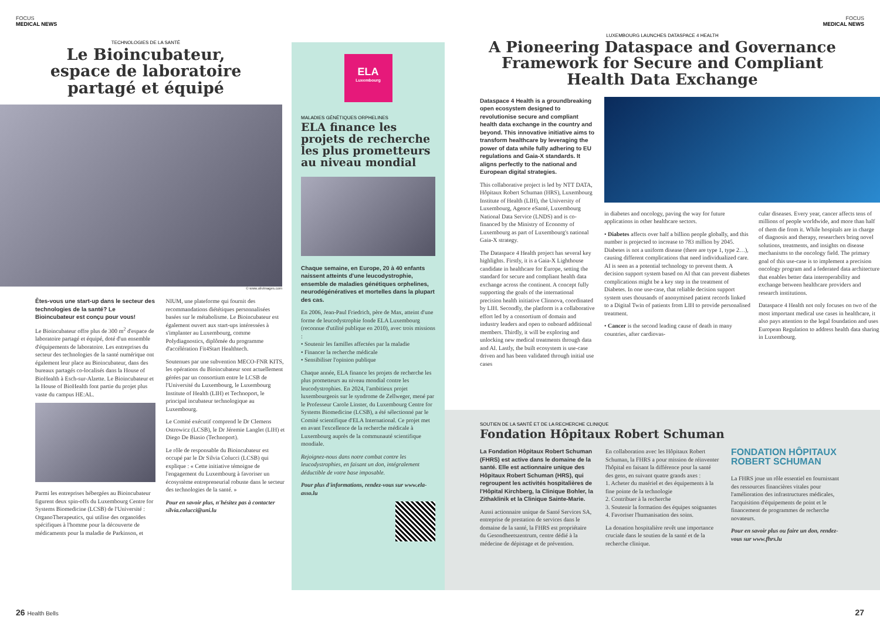FOCUS
MEDICAL NEWS
TECHNOLOGIES DE LA SANTÉ
Le Bioincubateur,
espace de laboratoire
partagé et équipé
© www.olivimages.com
Êtes-vous une start-up dans le secteur des technologies de la santé? Le Bioincubateur est conçu pour vous!
Le Bioincubateur offre plus de 300 m<sup>2</sup> d'espace de laboratoire partagé et équipé, doté d'un ensemble d'équipements de laboratoire. Les entreprises du secteur des technologies de la santé numérique ont également leur place au Bioincubateur, dans des bureaux partagés co-localisés dans la House of BioHealth à Esch-sur-Alzette. Le Bioincubateur et la House of BioHealth font partie du projet plus vaste du campus HE:AL.
Parmi les entreprises hébergées au Bioincubateur figurent deux spin-offs du Luxembourg Centre for Systems Biomedicine (LCSB) de l'Université : OrganoTherapeutics, qui utilise des organoïdes spécifiques à l'homme pour la découverte de médicaments pour la maladie de Parkinson, et
NIUM, une plateforme qui fournit des recommandations diététiques personnalisées basées sur le métabolisme. Le Bioincubateur est également ouvert aux start-ups intéressées à s'implanter au Luxembourg, comme Polydiagnostics, diplômée du programme d'accélération Fit4Start Healthtech.
Soutenues par une subvention MECO-FNR KITS, les opérations du Bioincubateur sont actuellement gérées par un consortium entre le LCSB de l'Université du Luxembourg, le Luxembourg Institute of Health (LIH) et Technoport, le principal incubateur technologique au Luxembourg.
Le Comité exécutif comprend le Dr Clemens Ostrowicz (LCSB), le Dr Jéremie Langlet (LIH) et Diego De Biasio (Technoport).
Le rôle de responsable du Bioincubateur est occupé par le Dr Silvia Colucci (LCSB) qui explique : « Cette initiative témoigne de l'engagement du Luxembourg à favoriser un écosystème entrepreneurial robuste dans le secteur des technologies de la santé. »
Pour en savoir plus, n'hésitez pas à contacter silvia.colucci@uni.lu
26 Health Bells
ELA
Luxembourg
MALADIES GÉNÉTIQUES ORPHELINES
ELA finance les projets de recherche les plus prometteurs au niveau mondial
Chaque semaine, en Europe, 20 à 40 enfants naissent atteints d'une leucodystrophie, ensemble de maladies génétiques orphelines, neurodégénératives et mortelles dans la plupart des cas.
En 2006, Jean-Paul Friedrich, père de Max, atteint d'une forme de leucodystrophie fonde ELA Luxembourg (reconnue d'utilité publique en 2010), avec trois missions :
• Soutenir les familles affectées par la maladie
• Financer la recherche médicale
• Sensibiliser l'opinion publique
Chaque année, ELA finance les projets de recherche les plus prometteurs au niveau mondial contre les leucodystrophies. En 2024, l'ambitieux projet luxembourgeois sur le syndrome de Zellweger, mené par le Professeur Carole Linster, du Luxembourg Centre for Systems Biomedicine (LCSB), a été sélectionné par le Comité scientifique d'ELA International. Ce projet met en avant l'excellence de la recherche médicale à Luxembourg auprès de la communauté scientifique mondiale.
Rejoignez-nous dans notre combat contre les leucodystrophies, en faisant un don, intégralement déductible de votre base imposable.
Pour plus d'informations, rendez-vous sur www.ela-asso.lu
FOCUS
MEDICAL NEWS
LUXEMBOURG LAUNCHES DATASPACE 4 HEALTH
A Pioneering Dataspace and Governance
Framework for Secure and Compliant
Health Data Exchange
Dataspace 4 Health is a groundbreaking open ecosystem designed to revolutionise secure and compliant health data exchange in the country and beyond. This innovative initiative aims to transform healthcare by leveraging the power of data while fully adhering to EU regulations and Gaia-X standards. It aligns perfectly to the national and European digital strategies.
This collaborative project is led by NTT DATA, Hôpitaux Robert Schuman (HRS), Luxembourg Institute of Health (LIH), the University of Luxembourg, Agence eSanté, Luxembourg National Data Service (LNDS) and is co-financed by the Ministry of Economy of Luxembourg as part of Luxembourg's national Gaia-X strategy.
The Dataspace 4 Health project has several key highlights. Firstly, it is a Gaia-X Lighthouse candidate in healthcare for Europe, setting the standard for secure and compliant health data exchange across the continent. A concept fully supporting the goals of the international precision health initiative Clinnova, coordinated by LIH. Secondly, the platform is a collaborative effort led by a consortium of domain and industry leaders and open to onboard additional members. Thirdly, it will be exploring and unlocking new medical treatments through data and AI. Lastly, the built ecosystem is use-case driven and has been validated through initial use cases
in diabetes and oncology, paving the way for future applications in other healthcare sectors.
• Diabetes affects over half a billion people globally, and this number is projected to increase to 783 million by 2045. Diabetes is not a uniform disease (there are type 1, type 2…), causing different complications that need individualized care. AI is seen as a potential technology to prevent them. A decision support system based on AI that can prevent diabetes complications might be a key step in the treatment of Diabetes. In one use-case, that reliable decision support system uses thousands of anonymised patient records linked to a Digital Twin of patients from LIH to provide personalised treatment.
• Cancer is the second leading cause of death in many countries, after cardiovas-
cular diseases. Every year, cancer affects tens of millions of people worldwide, and more than half of them die from it. While hospitals are in charge of diagnosis and therapy, researchers bring novel solutions, treatments, and insights on disease mechanisms to the oncology field. The primary goal of this use-case is to implement a precision oncology program and a federated data architecture that enables better data interoperability and exchange between healthcare providers and research institutions.
Dataspace 4 Health not only focuses on two of the most important medical use cases in healthcare, it also pays attention to the legal foundation and uses European Regulation to address health data sharing in Luxembourg.
SOUTIEN DE LA SANTÉ ET DE LA RECHERCHE CLINIQUE
Fondation Hôpitaux Robert Schuman
La Fondation Hôpitaux Robert Schuman (FHRS) est active dans le domaine de la santé. Elle est actionnaire unique des Hôpitaux Robert Schuman (HRS), qui regroupent les activités hospitalières de l'Hôpital Kirchberg, la Clinique Bohler, la Zithaklinik et la Clinique Sainte-Marie.
Aussi actionnaire unique de Santé Services SA, entreprise de prestation de services dans le domaine de la santé, la FHRS est propriétaire du Gesondheetszentrum, centre dédié à la médecine de dépistage et de prévention.
En collaboration avec les Hôpitaux Robert Schuman, la FHRS a pour mission de réinventer l'hôpital en faisant la différence pour la santé des gens, en suivant quatre grands axes :
1. Acheter du matériel et des équipements à la fine pointe de la technologie
2. Contribuer à la recherche
3. Soutenir la formation des équipes soignantes
4. Favoriser l'humanisation des soins.
La donation hospitalière revêt une importance cruciale dans le soutien de la santé et de la recherche clinique.
FONDATION HÔPITAUX ROBERT SCHUMAN
La FHRS joue un rôle essentiel en fournissant des ressources financières vitales pour l'amélioration des infrastructures médicales, l'acquisition d'équipements de point et le financement de programmes de recherche novateurs.
Pour en savoir plus ou faire un don, rendez-vous sur www.fhrs.lu
27